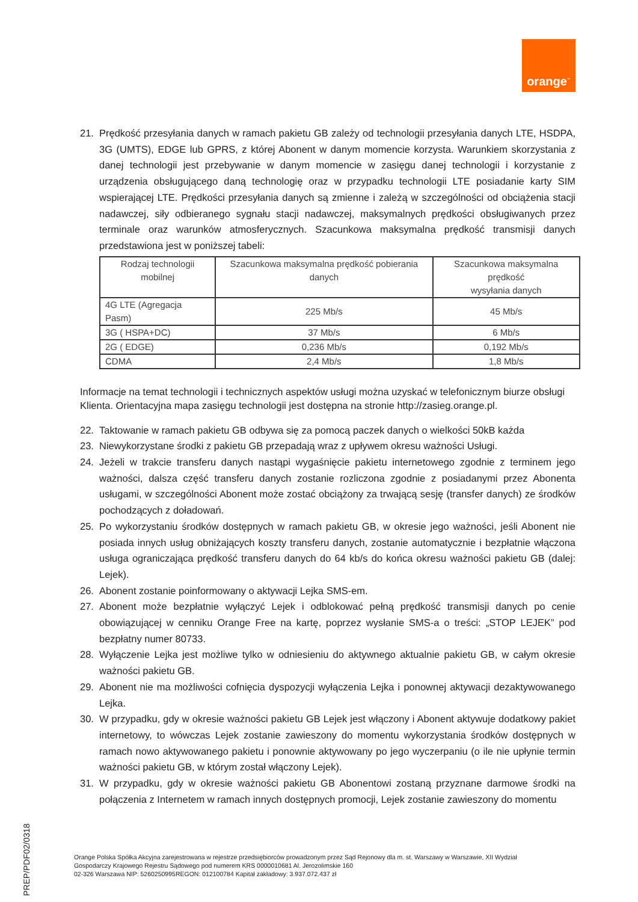orange<sup>™</sup>
21. Prędkość przesyłania danych w ramach pakietu GB zależy od technologii przesyłania danych LTE, HSDPA, 3G (UMTS), EDGE lub GPRS, z której Abonent w danym momencie korzysta. Warunkiem skorzystania z danej technologii jest przebywanie w danym momencie w zasięgu danej technologii i korzystanie z urządzenia obsługującego daną technologię oraz w przypadku technologii LTE posiadanie karty SIM wspierającej LTE. Prędkości przesyłania danych są zmienne i zależą w szczególności od obciążenia stacji nadawczej, siły odbieranego sygnału stacji nadawczej, maksymalnych prędkości obsługiwanych przez terminale oraz warunków atmosferycznych. Szacunkowa maksymalna prędkość transmisji danych przedstawiona jest w poniższej tabeli:
| Rodzaj technologii mobilnej | Szacunkowa maksymalna prędkość pobierania danych | Szacunkowa maksymalna prędkość wysyłania danych |
| --- | --- | --- |
| 4G LTE (Agregacja Pasm) | 225 Mb/s | 45 Mb/s |
| 3G ( HSPA+DC) | 37 Mb/s | 6 Mb/s |
| 2G ( EDGE) | 0,236 Mb/s | 0,192 Mb/s |
| CDMA | 2,4 Mb/s | 1,8 Mb/s |
Informacje na temat technologii i technicznych aspektów usługi można uzyskać w telefonicznym biurze obsługi Klienta. Orientacyjna mapa zasięgu technologii jest dostępna na stronie http://zasieg.orange.pl.
22. Taktowanie w ramach pakietu GB odbywa się za pomocą paczek danych o wielkości 50kB każda
23. Niewykorzystane środki z pakietu GB przepadają wraz z upływem okresu ważności Usługi.
24. Jeżeli w trakcie transferu danych nastąpi wygaśnięcie pakietu internetowego zgodnie z terminem jego ważności, dalsza część transferu danych zostanie rozliczona zgodnie z posiadanymi przez Abonenta usługami, w szczególności Abonent może zostać obciążony za trwającą sesję (transfer danych) ze środków pochodzących z doładowań.
25. Po wykorzystaniu środków dostępnych w ramach pakietu GB, w okresie jego ważności, jeśli Abonent nie posiada innych usług obniżających koszty transferu danych, zostanie automatycznie i bezpłatnie włączona usługa ograniczająca prędkość transferu danych do 64 kb/s do końca okresu ważności pakietu GB (dalej: Lejek).
26. Abonent zostanie poinformowany o aktywacji Lejka SMS-em.
27. Abonent może bezpłatnie wyłączyć Lejek i odblokować pełną prędkość transmisji danych po cenie obowiązującej w cenniku Orange Free na kartę, poprzez wysłanie SMS-a o treści: „STOP LEJEK” pod bezpłatny numer 80733.
28. Wyłączenie Lejka jest możliwe tylko w odniesieniu do aktywnego aktualnie pakietu GB, w całym okresie ważności pakietu GB.
29. Abonent nie ma możliwości cofnięcia dyspozycji wyłączenia Lejka i ponownej aktywacji dezaktywowanego Lejka.
30. W przypadku, gdy w okresie ważności pakietu GB Lejek jest włączony i Abonent aktywuje dodatkowy pakiet internetowy, to wówczas Lejek zostanie zawieszony do momentu wykorzystania środków dostępnych w ramach nowo aktywowanego pakietu i ponownie aktywowany po jego wyczerpaniu (o ile nie upłynie termin ważności pakietu GB, w którym został włączony Lejek).
31. W przypadku, gdy w okresie ważności pakietu GB Abonentowi zostaną przyznane darmowe środki na połączenia z Internetem w ramach innych dostępnych promocji, Lejek zostanie zawieszony do momentu
Orange Polska Spółka Akcyjna zarejestrowana w rejestrze przedsiębiorców prowadzonym przez Sąd Rejonowy dla m. st. Warszawy w Warszawie, XII Wydział
Gospodarczy Krajowego Rejestru Sądowego pod numerem KRS 0000010681 Al. Jerozolimskie 160
02-326 Warszawa NIP: 5260250995REGON: 012100784 Kapitał zakładowy: 3.937.072.437 zł
PREP/PDF02/0318